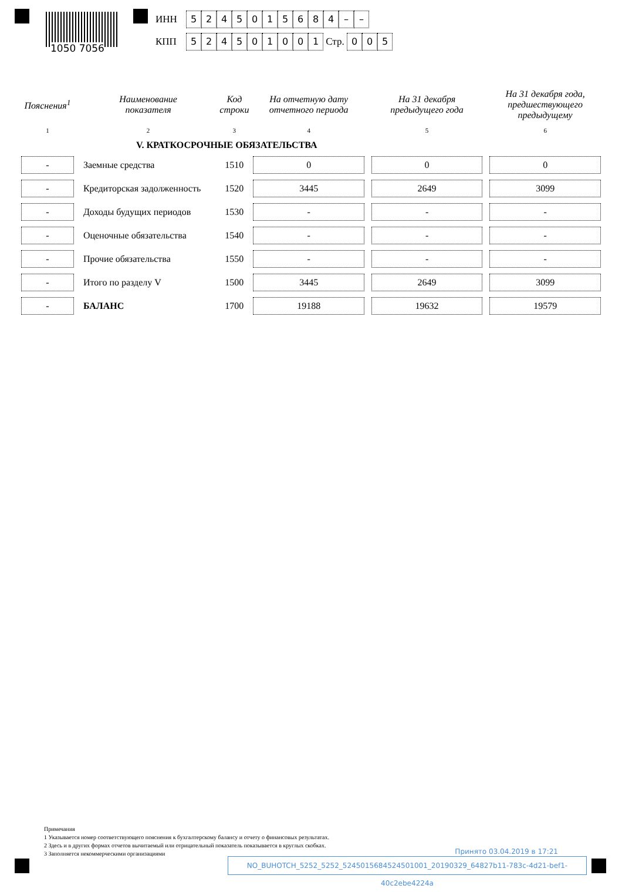1050 7056
ИНН 5245015684 – –
КПП 524501001 Стр. 0 0 5
| Пояснения<sup>1</sup> | Наименование показателя | Код строки | На отчетную дату отчетного периода | На 31 декабря предыдущего года | На 31 декабря года, предшествующего предыдущему |
| --- | --- | --- | --- | --- | --- |
| 1 | 2 | 3 | 4 | 5 | 6 |
| | V. КРАТКОСРОЧНЫЕ ОБЯЗАТЕЛЬСТВА | | | | |
| - | Заемные средства | 1510 | 0 | 0 | 0 |
| - | Кредиторская задолженность | 1520 | 3445 | 2649 | 3099 |
| - | Доходы будущих периодов | 1530 | - | - | - |
| - | Оценочные обязательства | 1540 | - | - | - |
| - | Прочие обязательства | 1550 | - | - | - |
| - | Итого по разделу V | 1500 | 3445 | 2649 | 3099 |
| - | БАЛАНС | 1700 | 19188 | 19632 | 19579 |
Примечания
1 Указывается номер соответствующего пояснения к бухгалтерскому балансу и отчету о финансовых результатах.
2 Здесь и в других формах отчетов вычитаемый или отрицательный показатель показывается в круглых скобках.
3 Заполняется некоммерческими организациями
Принято 03.04.2019 в 17:21
NO_BUHOTCH_5252_5252_5245015684524501001_20190329_64827b11-783c-4d21-bef1-40c2ebe4224a